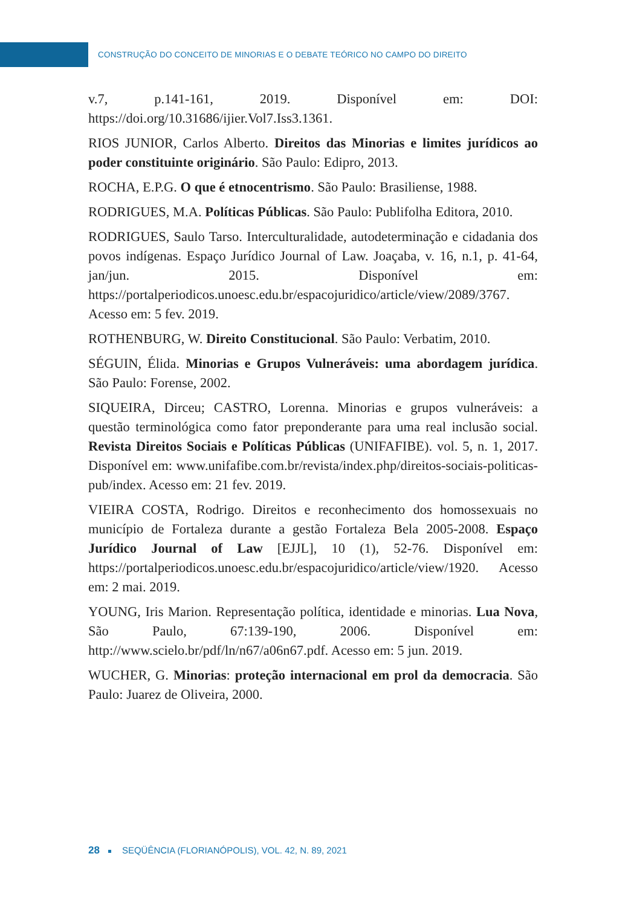CONSTRUÇÃO DO CONCEITO DE MINORIAS E O DEBATE TEÓRICO NO CAMPO DO DIREITO
v.7, p.141-161, 2019. Disponível em: DOI: https://doi.org/10.31686/ijier.Vol7.Iss3.1361.
RIOS JUNIOR, Carlos Alberto. Direitos das Minorias e limites jurídicos ao poder constituinte originário. São Paulo: Edipro, 2013.
ROCHA, E.P.G. O que é etnocentrismo. São Paulo: Brasiliense, 1988.
RODRIGUES, M.A. Políticas Públicas. São Paulo: Publifolha Editora, 2010.
RODRIGUES, Saulo Tarso. Interculturalidade, autodeterminação e cidadania dos povos indígenas. Espaço Jurídico Journal of Law. Joaçaba, v. 16, n.1, p. 41-64, jan/jun. 2015. Disponível em: https://portalperiodicos.unoesc.edu.br/espacojuridico/article/view/2089/3767. Acesso em: 5 fev. 2019.
ROTHENBURG, W. Direito Constitucional. São Paulo: Verbatim, 2010.
SÉGUIN, Élida. Minorias e Grupos Vulneráveis: uma abordagem jurídica. São Paulo: Forense, 2002.
SIQUEIRA, Dirceu; CASTRO, Lorenna. Minorias e grupos vulneráveis: a questão terminológica como fator preponderante para uma real inclusão social. Revista Direitos Sociais e Políticas Públicas (UNIFAFIBE). vol. 5, n. 1, 2017. Disponível em: www.unifafibe.com.br/revista/index.php/direitos-sociais-politicas-pub/index. Acesso em: 21 fev. 2019.
VIEIRA COSTA, Rodrigo. Direitos e reconhecimento dos homossexuais no município de Fortaleza durante a gestão Fortaleza Bela 2005-2008. Espaço Jurídico Journal of Law [EJJL], 10 (1), 52-76. Disponível em: https://portalperiodicos.unoesc.edu.br/espacojuridico/article/view/1920. Acesso em: 2 mai. 2019.
YOUNG, Iris Marion. Representação política, identidade e minorias. Lua Nova, São Paulo, 67:139-190, 2006. Disponível em: http://www.scielo.br/pdf/ln/n67/a06n67.pdf. Acesso em: 5 jun. 2019.
WUCHER, G. Minorias: proteção internacional em prol da democracia. São Paulo: Juarez de Oliveira, 2000.
28 SEQÜÊNCIA (FLORIANÓPOLIS), VOL. 42, N. 89, 2021